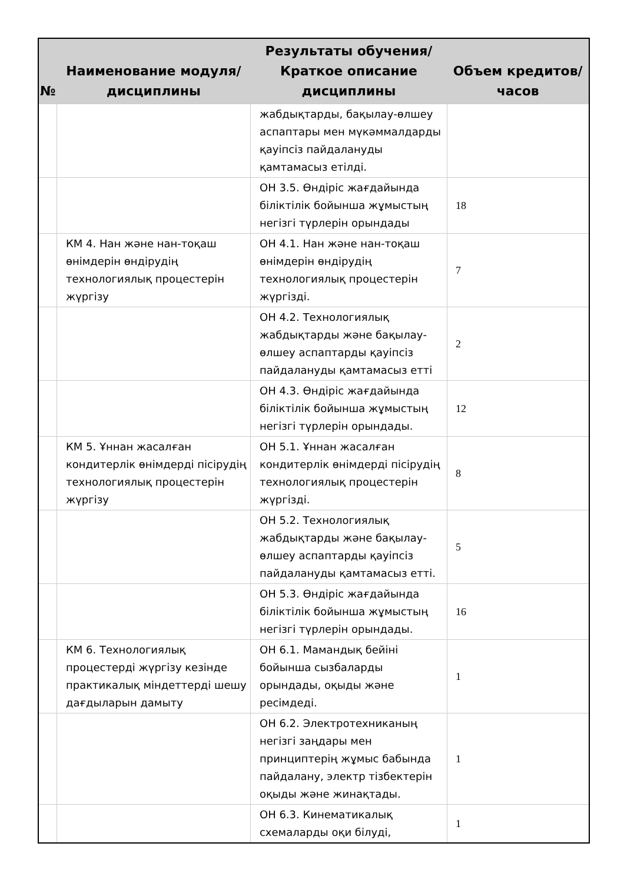| № | Наименование модуля/дисциплины | Результаты обучения/Краткое описание дисциплины | Объем кредитов/часов |
| --- | --- | --- | --- |
| | | жабдықтарды, бақылау-өлшеу аспаптары мен мүкәммалдарды қауіпсіз пайдалануды қамтамасыз етілді. | |
| | | ОН 3.5. Өндіріс жағдайында біліктілік бойынша жұмыстың негізгі түрлерін орындады | 18 |
| | КМ 4. Нан және нан-тоқаш өнімдерін өндірудің технологиялық процестерін жүргізу | ОН 4.1. Нан және нан-тоқаш өнімдерін өндірудің технологиялық процестерін жүргізді. | 7 |
| | | ОН 4.2. Технологиялық жабдықтарды және бақылау-өлшеу аспаптарды қауіпсіз пайдалануды қамтамасыз етті | 2 |
| | | ОН 4.3. Өндіріс жағдайында біліктілік бойынша жұмыстың негізгі түрлерін орындады. | 12 |
| | КМ 5. Ұннан жасалған кондитерлік өнімдерді пісірудің технологиялық процестерін жүргізу | ОН 5.1. Ұннан жасалған кондитерлік өнімдерді пісірудің технологиялық процестерін жүргізді. | 8 |
| | | ОН 5.2. Технологиялық жабдықтарды және бақылау-өлшеу аспаптарды қауіпсіз пайдалануды қамтамасыз етті. | 5 |
| | | ОН 5.3. Өндіріс жағдайында біліктілік бойынша жұмыстың негізгі түрлерін орындады. | 16 |
| | КМ 6. Технологиялық процестерді жүргізу кезінде практикалық міндеттерді шешу дағдыларын дамыту | ОН 6.1. Мамандық бейіні бойынша сызбаларды орындады, оқыды және ресімдеді. | 1 |
| | | ОН 6.2. Электротехниканың негізгі заңдары мен принциптерің жұмыс бабында пайдалану, электр тізбектерін оқыды және жинақтады. | 1 |
| | | ОН 6.3. Кинематикалық схемаларды оқи білуді, | 1 |